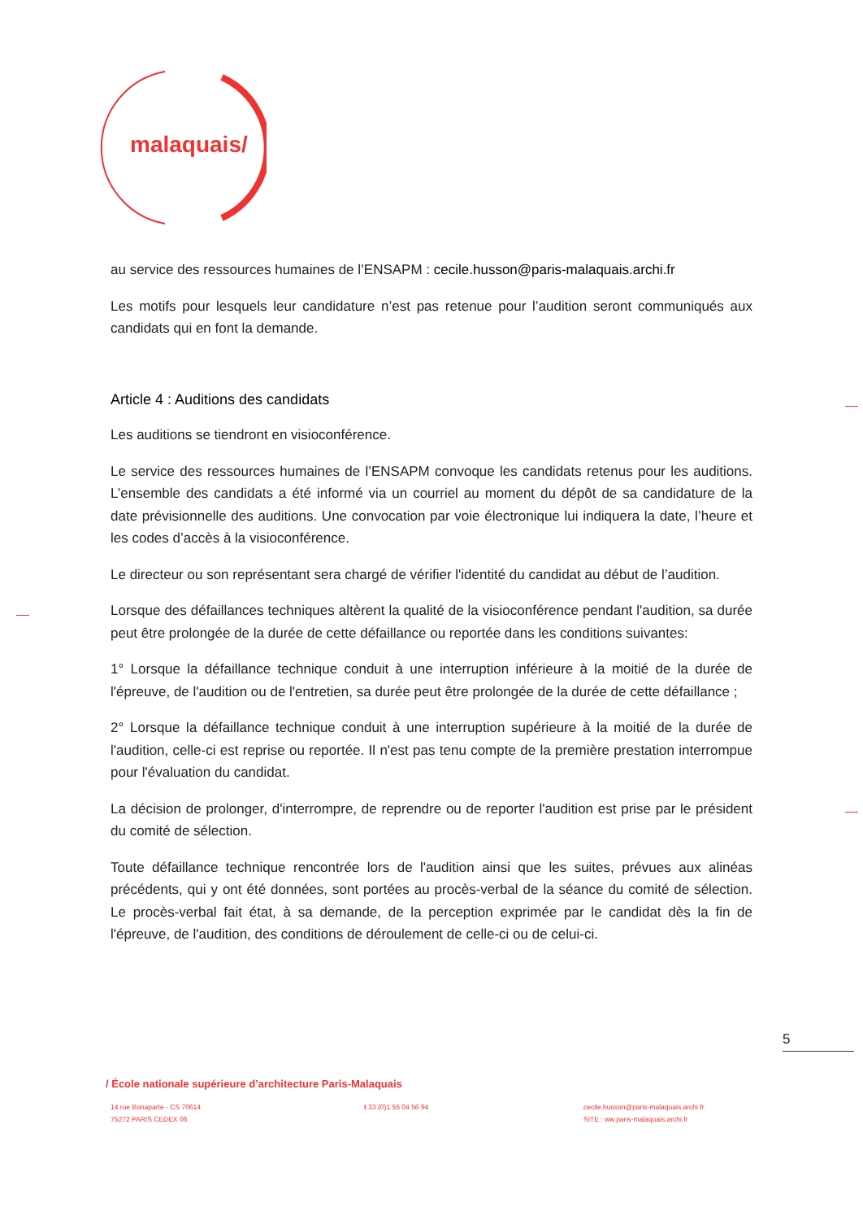malaquais/
au service des ressources humaines de l’ENSAPM : cecile.husson@paris-malaquais.archi.fr
Les motifs pour lesquels leur candidature n’est pas retenue pour l’audition seront communiqués aux candidats qui en font la demande.
Article 4 : Auditions des candidats
Les auditions se tiendront en visioconférence.
Le service des ressources humaines de l’ENSAPM convoque les candidats retenus pour les auditions. L’ensemble des candidats a été informé via un courriel au moment du dépôt de sa candidature de la date prévisionnelle des auditions. Une convocation par voie électronique lui indiquera la date, l’heure et les codes d’accès à la visioconférence.
Le directeur ou son représentant sera chargé de vérifier l'identité du candidat au début de l’audition.
Lorsque des défaillances techniques altèrent la qualité de la visioconférence pendant l'audition, sa durée peut être prolongée de la durée de cette défaillance ou reportée dans les conditions suivantes:
1° Lorsque la défaillance technique conduit à une interruption inférieure à la moitié de la durée de l'épreuve, de l'audition ou de l'entretien, sa durée peut être prolongée de la durée de cette défaillance ;
2° Lorsque la défaillance technique conduit à une interruption supérieure à la moitié de la durée de l'audition, celle-ci est reprise ou reportée. Il n'est pas tenu compte de la première prestation interrompue pour l'évaluation du candidat.
La décision de prolonger, d'interrompre, de reprendre ou de reporter l'audition est prise par le président du comité de sélection.
Toute défaillance technique rencontrée lors de l'audition ainsi que les suites, prévues aux alinéas précédents, qui y ont été données, sont portées au procès-verbal de la séance du comité de sélection. Le procès-verbal fait état, à sa demande, de la perception exprimée par le candidat dès la fin de l'épreuve, de l'audition, des conditions de déroulement de celle-ci ou de celui-ci.
5
/ École nationale supérieure d’architecture Paris-Malaquais
14 rue Bonaparte - CS 70614
75272 PARIS CEDEX 06
t 33 (0)1 55 04 56 94 cecile.husson@paris-malaquais.archi.fr
SITE : ww.paris-malaquais.archi.fr